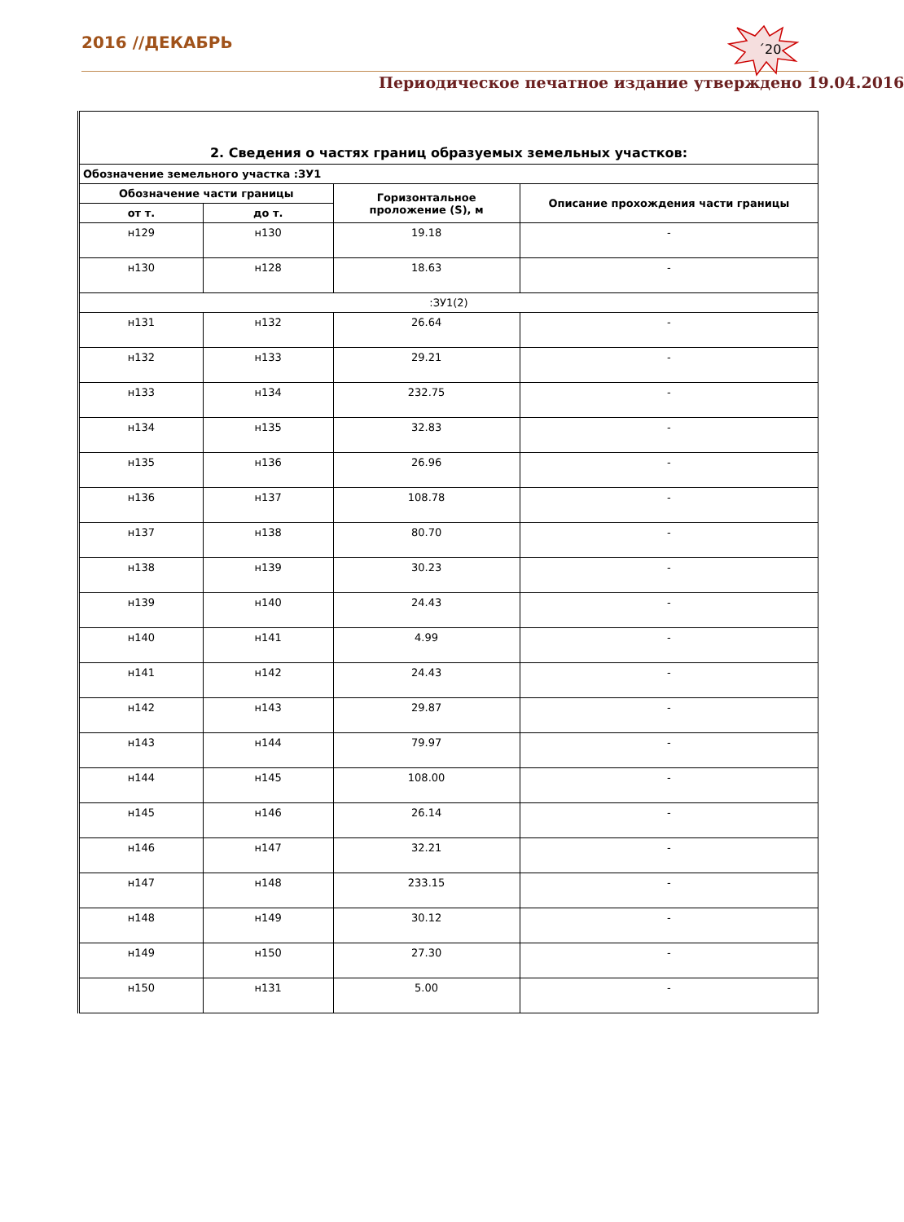2016 //ДЕКАБРЬ
´20
Периодическое печатное издание утверждено 19.04.2016
| 2. Сведения о частях границ образуемых земельных участков: | | | |
| --- | --- | --- | --- |
| Обозначение земельного участка :ЗУ1 | | | |
| Обозначение части границы | | Горизонтальное проложение (S), м | Описание прохождения части границы |
| от т. | до т. | | |
| н129 | н130 | 19.18 | - |
| н130 | н128 | 18.63 | - |
| :ЗУ1(2) | | | |
| н131 | н132 | 26.64 | - |
| н132 | н133 | 29.21 | - |
| н133 | н134 | 232.75 | - |
| н134 | н135 | 32.83 | - |
| н135 | н136 | 26.96 | - |
| н136 | н137 | 108.78 | - |
| н137 | н138 | 80.70 | - |
| н138 | н139 | 30.23 | - |
| н139 | н140 | 24.43 | - |
| н140 | н141 | 4.99 | - |
| н141 | н142 | 24.43 | - |
| н142 | н143 | 29.87 | - |
| н143 | н144 | 79.97 | - |
| н144 | н145 | 108.00 | - |
| н145 | н146 | 26.14 | - |
| н146 | н147 | 32.21 | - |
| н147 | н148 | 233.15 | - |
| н148 | н149 | 30.12 | - |
| н149 | н150 | 27.30 | - |
| н150 | н131 | 5.00 | - |